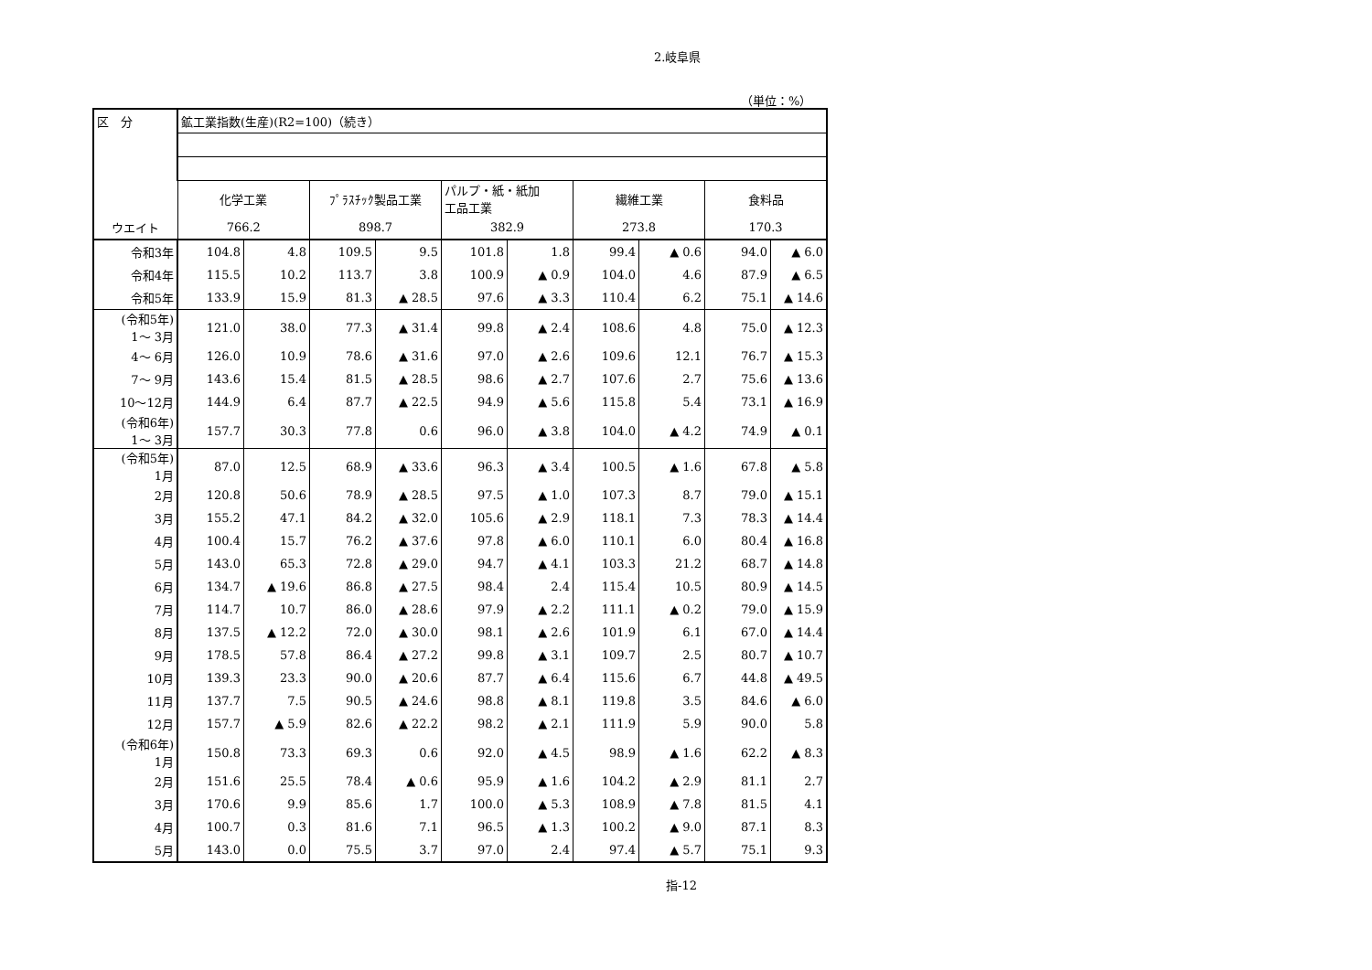2.岐阜県
（単位：%）
| 区 分 | 鉱工業指数(生産)(R2=100)（続き） | | | | | | | | | |
| | 化学工業 | | ﾌﾟﾗｽﾁｯｸ製品工業 | | パルプ・紙・紙加 工品工業 | | 繊維工業 | | 食料品 | |
| ウエイト | 766.2 | | 898.7 | | 382.9 | | 273.8 | | 170.3 | |
| 令和3年 | 104.8 | 4.8 | 109.5 | 9.5 | 101.8 | 1.8 | 99.4 | ▲ 0.6 | 94.0 | ▲ 6.0 |
| 令和4年 | 115.5 | 10.2 | 113.7 | 3.8 | 100.9 | ▲ 0.9 | 104.0 | 4.6 | 87.9 | ▲ 6.5 |
| 令和5年 | 133.9 | 15.9 | 81.3 | ▲ 28.5 | 97.6 | ▲ 3.3 | 110.4 | 6.2 | 75.1 | ▲ 14.6 |
| (令和5年) 1～ 3月 | 121.0 | 38.0 | 77.3 | ▲ 31.4 | 99.8 | ▲ 2.4 | 108.6 | 4.8 | 75.0 | ▲ 12.3 |
| 4～ 6月 | 126.0 | 10.9 | 78.6 | ▲ 31.6 | 97.0 | ▲ 2.6 | 109.6 | 12.1 | 76.7 | ▲ 15.3 |
| 7～ 9月 | 143.6 | 15.4 | 81.5 | ▲ 28.5 | 98.6 | ▲ 2.7 | 107.6 | 2.7 | 75.6 | ▲ 13.6 |
| 10～12月 | 144.9 | 6.4 | 87.7 | ▲ 22.5 | 94.9 | ▲ 5.6 | 115.8 | 5.4 | 73.1 | ▲ 16.9 |
| (令和6年) 1～ 3月 | 157.7 | 30.3 | 77.8 | 0.6 | 96.0 | ▲ 3.8 | 104.0 | ▲ 4.2 | 74.9 | ▲ 0.1 |
| (令和5年) 1月 | 87.0 | 12.5 | 68.9 | ▲ 33.6 | 96.3 | ▲ 3.4 | 100.5 | ▲ 1.6 | 67.8 | ▲ 5.8 |
| 2月 | 120.8 | 50.6 | 78.9 | ▲ 28.5 | 97.5 | ▲ 1.0 | 107.3 | 8.7 | 79.0 | ▲ 15.1 |
| 3月 | 155.2 | 47.1 | 84.2 | ▲ 32.0 | 105.6 | ▲ 2.9 | 118.1 | 7.3 | 78.3 | ▲ 14.4 |
| 4月 | 100.4 | 15.7 | 76.2 | ▲ 37.6 | 97.8 | ▲ 6.0 | 110.1 | 6.0 | 80.4 | ▲ 16.8 |
| 5月 | 143.0 | 65.3 | 72.8 | ▲ 29.0 | 94.7 | ▲ 4.1 | 103.3 | 21.2 | 68.7 | ▲ 14.8 |
| 6月 | 134.7 | ▲ 19.6 | 86.8 | ▲ 27.5 | 98.4 | 2.4 | 115.4 | 10.5 | 80.9 | ▲ 14.5 |
| 7月 | 114.7 | 10.7 | 86.0 | ▲ 28.6 | 97.9 | ▲ 2.2 | 111.1 | ▲ 0.2 | 79.0 | ▲ 15.9 |
| 8月 | 137.5 | ▲ 12.2 | 72.0 | ▲ 30.0 | 98.1 | ▲ 2.6 | 101.9 | 6.1 | 67.0 | ▲ 14.4 |
| 9月 | 178.5 | 57.8 | 86.4 | ▲ 27.2 | 99.8 | ▲ 3.1 | 109.7 | 2.5 | 80.7 | ▲ 10.7 |
| 10月 | 139.3 | 23.3 | 90.0 | ▲ 20.6 | 87.7 | ▲ 6.4 | 115.6 | 6.7 | 44.8 | ▲ 49.5 |
| 11月 | 137.7 | 7.5 | 90.5 | ▲ 24.6 | 98.8 | ▲ 8.1 | 119.8 | 3.5 | 84.6 | ▲ 6.0 |
| 12月 | 157.7 | ▲ 5.9 | 82.6 | ▲ 22.2 | 98.2 | ▲ 2.1 | 111.9 | 5.9 | 90.0 | 5.8 |
| (令和6年) 1月 | 150.8 | 73.3 | 69.3 | 0.6 | 92.0 | ▲ 4.5 | 98.9 | ▲ 1.6 | 62.2 | ▲ 8.3 |
| 2月 | 151.6 | 25.5 | 78.4 | ▲ 0.6 | 95.9 | ▲ 1.6 | 104.2 | ▲ 2.9 | 81.1 | 2.7 |
| 3月 | 170.6 | 9.9 | 85.6 | 1.7 | 100.0 | ▲ 5.3 | 108.9 | ▲ 7.8 | 81.5 | 4.1 |
| 4月 | 100.7 | 0.3 | 81.6 | 7.1 | 96.5 | ▲ 1.3 | 100.2 | ▲ 9.0 | 87.1 | 8.3 |
| 5月 | 143.0 | 0.0 | 75.5 | 3.7 | 97.0 | 2.4 | 97.4 | ▲ 5.7 | 75.1 | 9.3 |
指-12